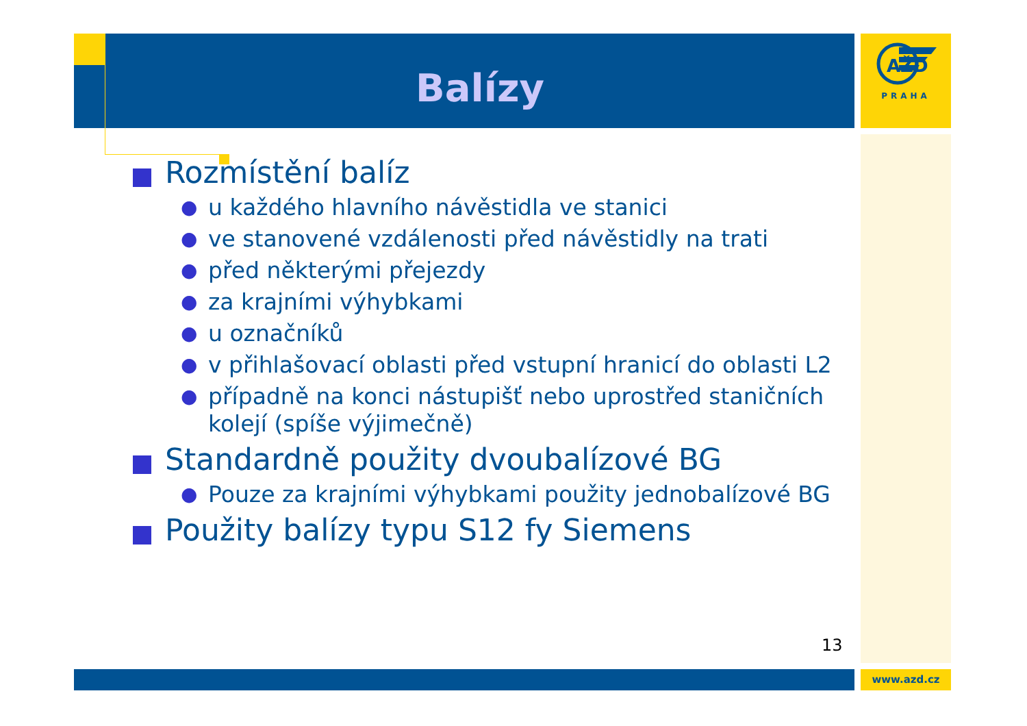Balízy
AŽD
PRAHA
Rozmístění balíz
● u každého hlavního návěstidla ve stanici
● ve stanovené vzdálenosti před návěstidly na trati
● před některými přejezdy
● za krajními výhybkami
● u označníků
● v přihlašovací oblasti před vstupní hranicí do oblasti L2
● případně na konci nástupišť nebo uprostřed staničních kolejí (spíše výjimečně)
Standardně použity dvoubalízové BG
● Pouze za krajními výhybkami použity jednobalízové BG
Použity balízy typu S12 fy Siemens
13
www.azd.cz